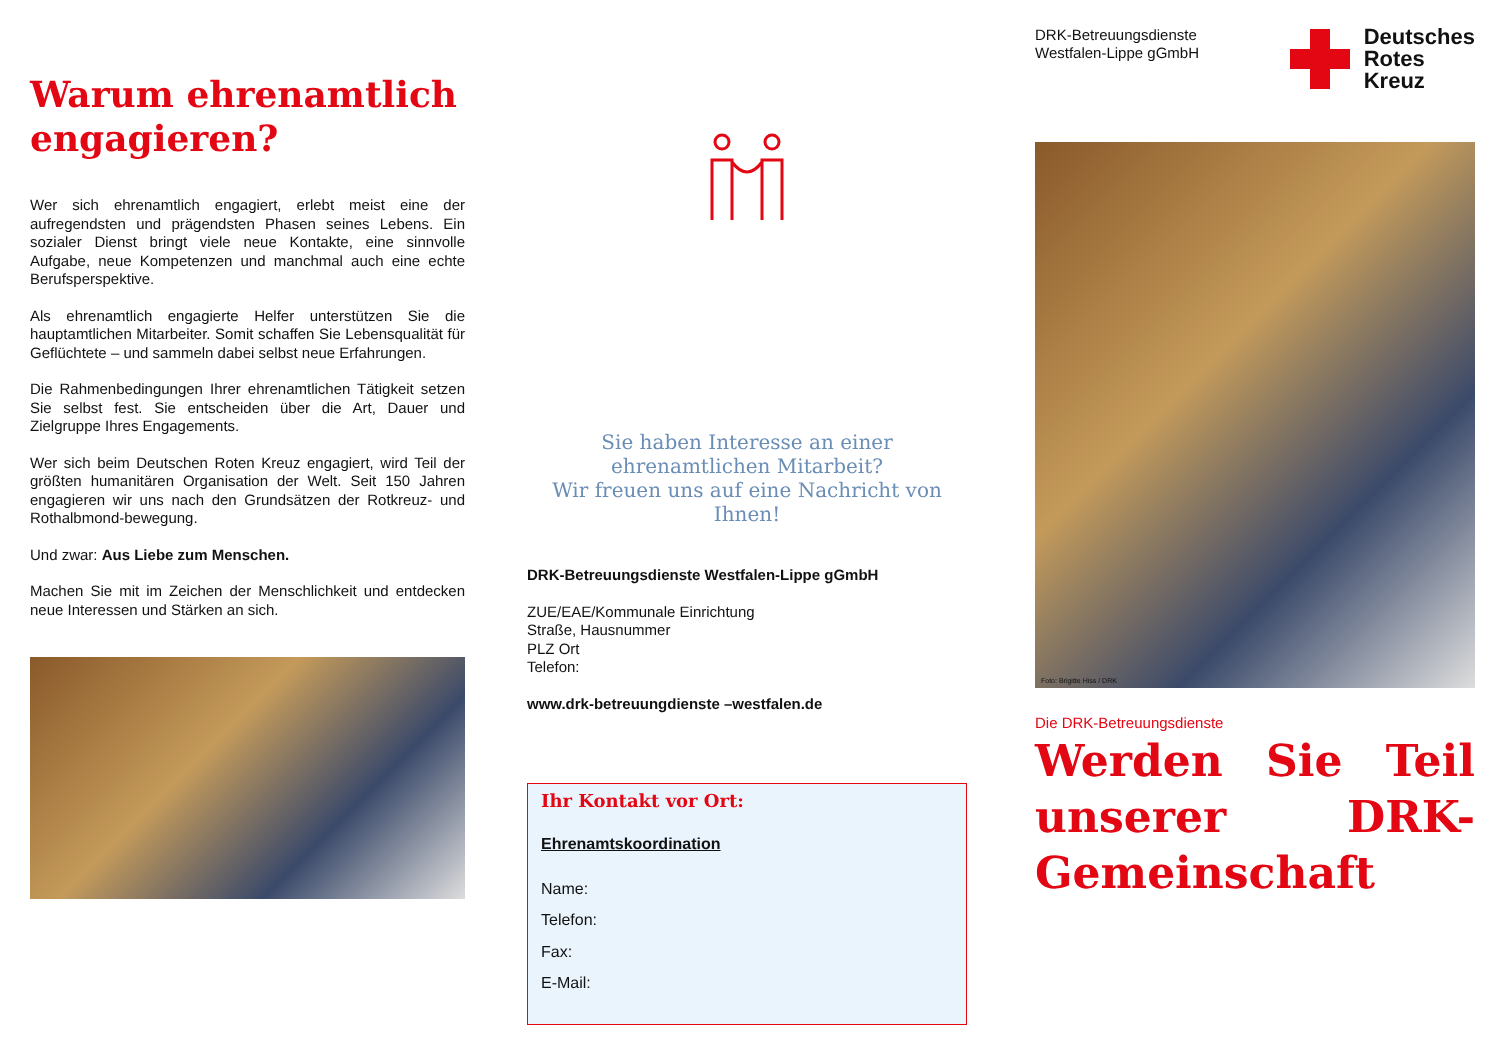Warum ehrenamtlich engagieren?
Wer sich ehrenamtlich engagiert, erlebt meist eine der aufregendsten und prägendsten Phasen seines Lebens. Ein sozialer Dienst bringt viele neue Kontakte, eine sinnvolle Aufgabe, neue Kompetenzen und manchmal auch eine echte Berufsperspektive.
Als ehrenamtlich engagierte Helfer unterstützen Sie die hauptamtlichen Mitarbeiter. Somit schaffen Sie Lebensqualität für Geflüchtete – und sammeln dabei selbst neue Erfahrungen.
Die Rahmenbedingungen Ihrer ehrenamtlichen Tätigkeit setzen Sie selbst fest. Sie entscheiden über die Art, Dauer und Zielgruppe Ihres Engagements.
Wer sich beim Deutschen Roten Kreuz engagiert, wird Teil der größten humanitären Organisation der Welt. Seit 150 Jahren engagieren wir uns nach den Grundsätzen der Rotkreuz- und Rothalbmond-bewegung.
Und zwar: Aus Liebe zum Menschen.
Machen Sie mit im Zeichen der Menschlichkeit und entdecken neue Interessen und Stärken an sich.
Sie haben Interesse an einer ehrenamtlichen Mitarbeit?
Wir freuen uns auf eine Nachricht von Ihnen!
DRK-Betreuungsdienste Westfalen-Lippe gGmbH
ZUE/EAE/Kommunale Einrichtung
Straße, Hausnummer
PLZ Ort
Telefon:
www.drk-betreuungdienste –westfalen.de
Ihr Kontakt vor Ort:
Ehrenamtskoordination
Name:
Telefon:
Fax:
E-Mail:
DRK-Betreuungsdienste
Westfalen-Lippe gGmbH
Deutsches
Rotes
Kreuz
Foto: Brigitte Hiss / DRK
Die DRK-Betreuungsdienste
Werden Sie Teil unserer DRK-Gemeinschaft